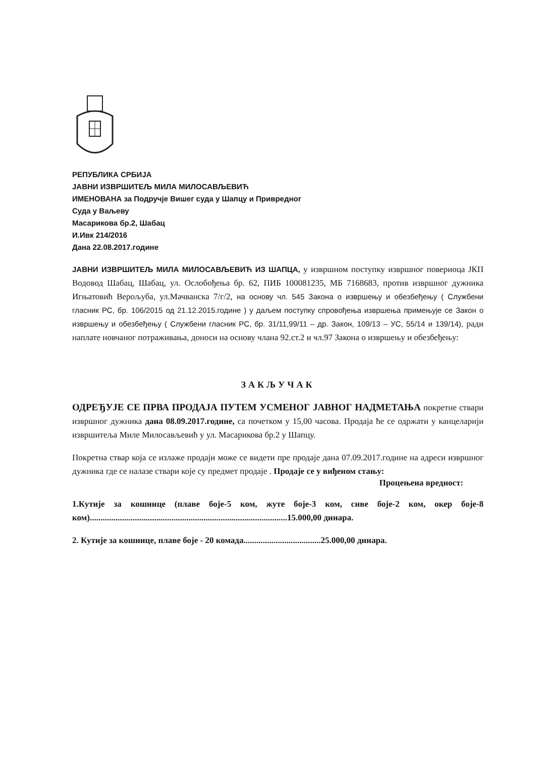РЕПУБЛИКА СРБИЈА
ЈАВНИ ИЗВРШИТЕЉ МИЛА МИЛОСАВЉЕВИЋ
ИМЕНОВАНА за Подручје Вишег суда у Шапцу и Привредног
Суда у Ваљеву
Масарикова бр.2, Шабац
И.Ивк 214/2016
Дана 22.08.2017.године
ЈАВНИ ИЗВРШИТЕЉ МИЛА МИЛОСАВЉЕВИЋ ИЗ ШАПЦА, у извршном поступку извршног повериоца ЈКП Водовод Шабац, Шабац, ул. Ослобођења бр. 62, ПИБ 100081235, МБ 7168683, против извршног дужника Игњатовић Верољуба, ул.Мачванска 7/г/2, на основу чл. 545 Закона о извршењу и обезбеђењу ( Службени гласник РС, бр. 106/2015 од 21.12.2015.године ) у даљем поступку спровођења извршења примењује се Закон о извршењу и обезбеђењу ( Службени гласник РС, бр. 31/11,99/11 – др. Закон, 109/13 – УС, 55/14 и 139/14), ради наплате новчаног потраживања, доноси на основу члана 92.ст.2 и чл.97 Закона о извршењу и обезбеђењу:
ЗАКЉУЧАК
ОДРЕЂУЈЕ СЕ ПРВА ПРОДАЈА ПУТЕМ УСМЕНОГ ЈАВНОГ НАДМЕТАЊА покретне ствари извршног дужника дана 08.09.2017.године, са почетком у 15,00 часова. Продаја ће се одржати у канцеларији извршитеља Миле Милосављевић у ул. Масарикова бр.2 у Шапцу.
Покретна ствар која се излаже продаји може се видети пре продаје дана 07.09.2017.године на адреси извршног дужника где се налазе ствари које су предмет продаје . Продаје се у виђеном стању:
Процењена вредност:
1.Кутије за кошнице (плаве боје-5 ком, жуте боје-3 ком, сиве боје-2 ком, окер боје-8 ком)............................................................................................15.000,00 динара.
2. Кутије за кошнице, плаве боје - 20 комада....................................25.000,00 динара.